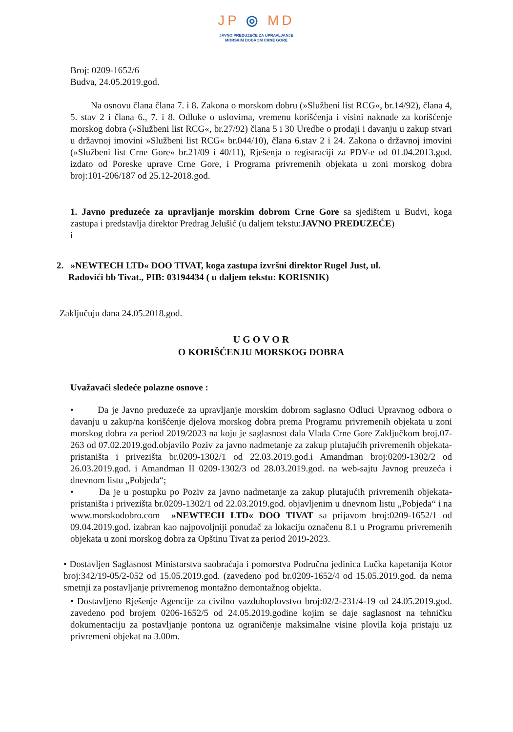JP ◎ MD
JAVNO PREDUZEĆE ZA UPRAVLJANJE
MORSKIM DOBROM CRNE GORE
Broj: 0209-1652/6
Budva, 24.05.2019.god.
Na osnovu člana člana 7. i 8. Zakona o morskom dobru (»Službeni list RCG«, br.14/92), člana 4, 5. stav 2 i člana 6., 7. i 8. Odluke o uslovima, vremenu korišćenja i visini naknade za korišćenje morskog dobra (»Službeni list RCG«, br.27/92) člana 5 i 30 Uredbe o prodaji i davanju u zakup stvari u državnoj imovini »Službeni list RCG« br.044/10), člana 6.stav 2 i 24. Zakona o državnoj imovini (»Službeni list Crne Gore« br.21/09 i 40/11), Rješenja o registraciji za PDV-e od 01.04.2013.god. izdato od Poreske uprave Crne Gore, i Programa privremenih objekata u zoni morskog dobra broj:101-206/187 od 25.12-2018.god.
1. Javno preduzeće za upravljanje morskim dobrom Crne Gore sa sjedištem u Budvi, koga zastupa i predstavlja direktor Predrag Jelušić (u daljem tekstu:JAVNO PREDUZEĆE)
i
2. »NEWTECH LTD« DOO TIVAT, koga zastupa izvršni direktor Rugel Just, ul.
Radovići bb Tivat., PIB: 03194434 ( u daljem tekstu: KORISNIK)
Zaključuju dana 24.05.2018.god.
U G O V O R
O KORIŠĆENJU MORSKOG DOBRA
Uvažavaći sledeće polazne osnove :
• Da je Javno preduzeće za upravljanje morskim dobrom saglasno Odluci Upravnog odbora o davanju u zakup/na korišćenje djelova morskog dobra prema Programu privremenih objekata u zoni morskog dobra za period 2019/2023 na koju je saglasnost dala Vlada Crne Gore Zaključkom broj.07-263 od 07.02.2019.god.objavilo Poziv za javno nadmetanje za zakup plutajućih privremenih objekata- pristaništa i privezišta br.0209-1302/1 od 22.03.2019.god.i Amandman broj:0209-1302/2 od 26.03.2019.god. i Amandman II 0209-1302/3 od 28.03.2019.god. na web-sajtu Javnog preuzeća i dnevnom listu „Pobjeda“;
• Da je u postupku po Poziv za javno nadmetanje za zakup plutajućih privremenih objekata- pristaništa i privezišta br.0209-1302/1 od 22.03.2019.god. objavljenim u dnevnom listu „Pobjeda“ i na www.morskodobro.com »NEWTECH LTD« DOO TIVAT sa prijavom broj:0209-1652/1 od 09.04.2019.god. izabran kao najpovoljniji ponuđač za lokaciju označenu 8.1 u Programu privremenih objekata u zoni morskog dobra za Opštinu Tivat za period 2019-2023.
• Dostavljen Saglasnost Ministarstva saobraćaja i pomorstva Područna jedinica Lučka kapetanija Kotor broj:342/19-05/2-052 od 15.05.2019.god. (zavedeno pod br.0209-1652/4 od 15.05.2019.god. da nema smetnji za postavljanje privremenog montažno demontažnog objekta.
• Dostavljeno Rješenje Agencije za civilno vazduhoplovstvo broj:02/2-231/4-19 od 24.05.2019.god. zavedeno pod brojem 0206-1652/5 od 24.05.2019.godine kojim se daje saglasnost na tehničku dokumentaciju za postavljanje pontona uz ograničenje maksimalne visine plovila koja pristaju uz privremeni objekat na 3.00m.